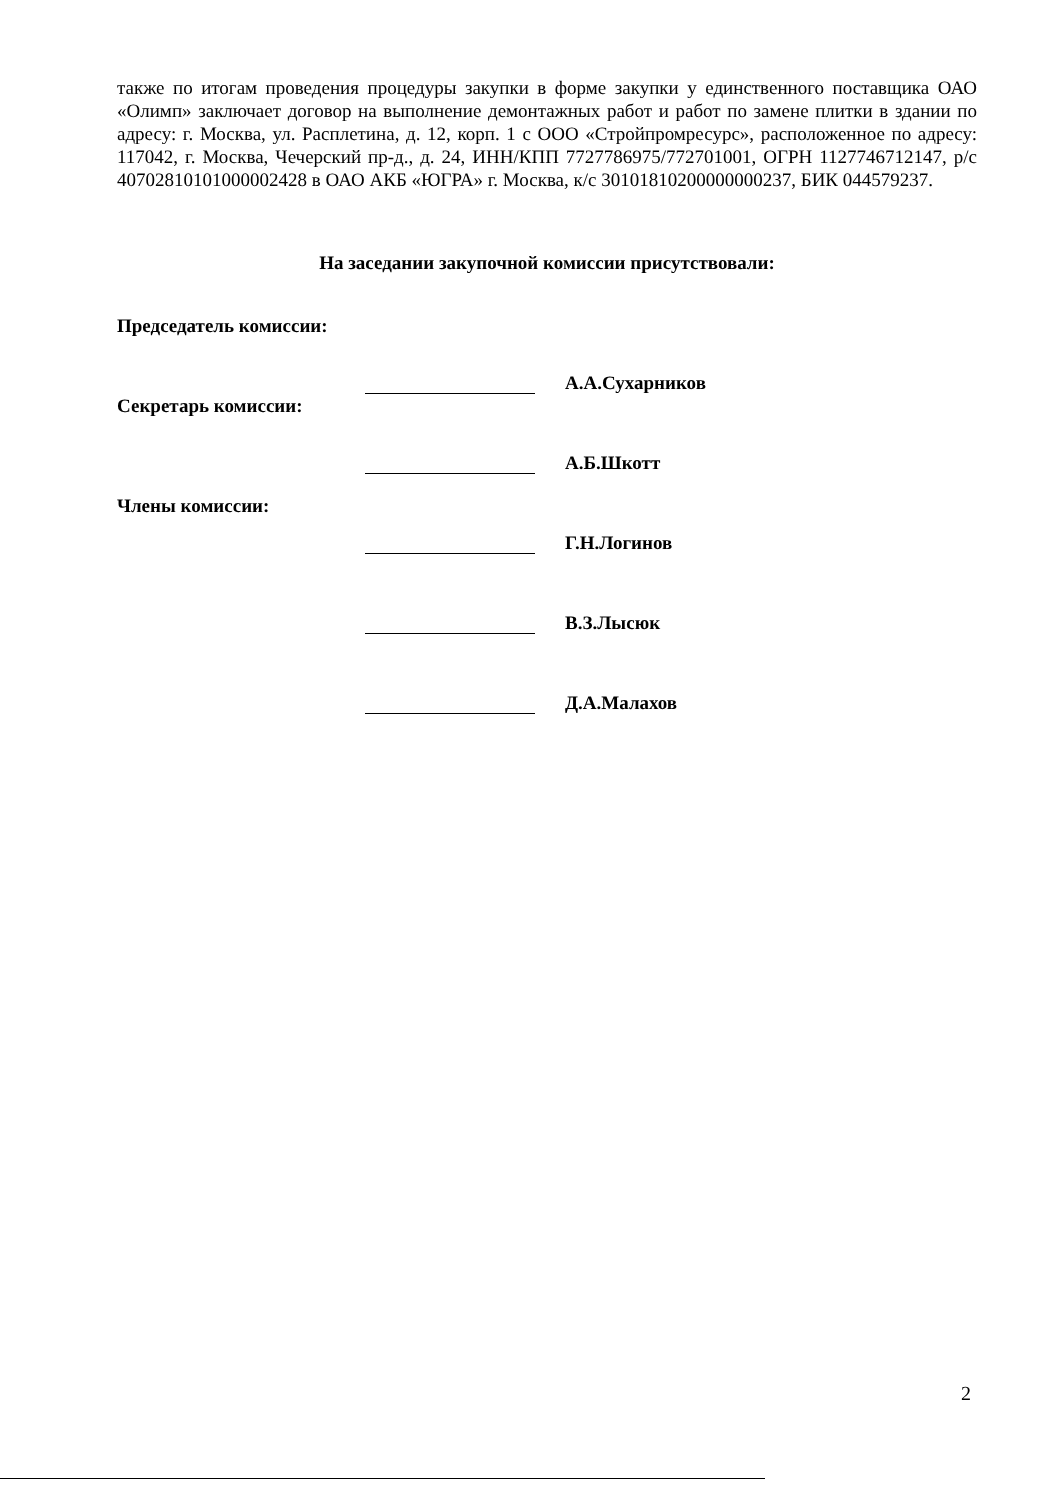также по итогам проведения процедуры закупки в форме закупки у единственного поставщика ОАО «Олимп» заключает договор на выполнение демонтажных работ и работ по замене плитки в здании по адресу: г. Москва, ул. Расплетина, д. 12, корп. 1 с ООО «Стройпромресурс», расположенное по адресу: 117042, г. Москва, Чечерский пр-д., д. 24, ИНН/КПП 7727786975/772701001, ОГРН 1127746712147, р/с 40702810101000002428 в ОАО АКБ «ЮГРА» г. Москва, к/с 30101810200000000237, БИК 044579237.
На заседании закупочной комиссии присутствовали:
Председатель комиссии:
А.А.Сухарников
Секретарь комиссии:
А.Б.Шкотт
Члены комиссии:
Г.Н.Логинов
В.З.Лысюк
Д.А.Малахов
2